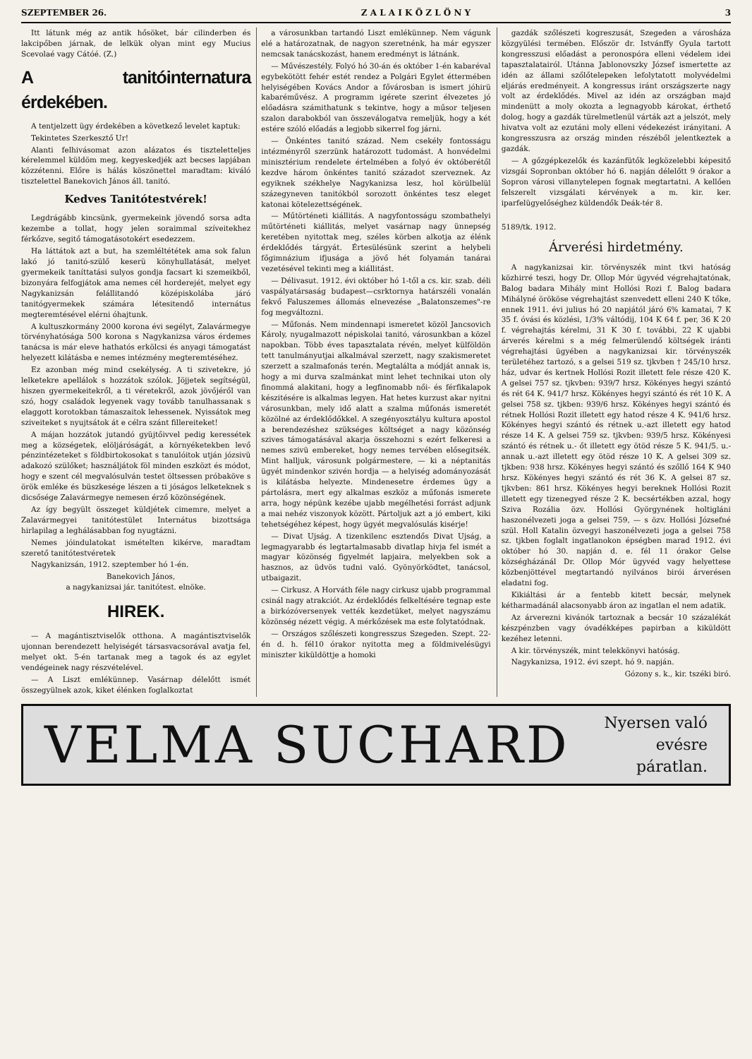SZEPTEMBER 26. Z A L A I K Ö Z L Ö N Y 3
Itt látunk még az antik hősöket, bár cilinderben és lakcipőben járnak, de lelkük olyan mint egy Mucius Scevolaé vagy Cátóé. (Z.)
A tanitóinternatura érdekében.
A tentjelzett ügy érdekében a következő levelet kaptuk:
Tekintetes Szerkesztő Ur!
Alanti felhivásomat azon alázatos és tiszteletteljes kérelemmel küldöm meg, kegyeskedjék azt becses lapjában közzétenni. Előre is hálás köszönettel maradtam: kiváló tisztelettel Banekovich János áll. tanitó.
Kedves Tanitótestvérek!
Legdrágább kincsünk, gyermekeink jövendő sorsa adta kezembe a tollat, hogy jelen soraimmal szíveitekhez férkőzve, segitő támogatásotokért esedezzem.
Ha láttátok azt a but, ha szemléltététek ama sok falun lakó jó tanitó-szülő keserü könyhullatását, melyet gyermekeik taníttatási sulyos gondja facsart ki szemeikből, bizonyára felfogjátok ama nemes cél horderejét, melyet egy Nagykanizsán felállitandó középiskolába járó tanitógyermekek számára létesitendő internátus megteremtésével elérni óhajtunk.
A kultuszkormány 2000 korona évi segélyt, Zalavármegye törvényhatósága 500 korona s Nagykanizsa város érdemes tanácsa is már eleve hathatós erkölcsi és anyagi támogatást helyezett kilátásba e nemes intézmény megteremtéséhez.
Ez azonban még mind csekélység. A ti szivetekre, jó lelketekre apellálok s hozzátok szólok. Jöjjetek segítségül, hiszen gyermekeitekről, a ti véretekről, azok jövőjéről van szó, hogy családok legyenek vagy tovább tanulhassanak s elaggott korotokban támaszaitok lehessenek. Nyissátok meg sziveiteket s nyujtsátok át e célra szánt fillereiteket!
A májan hozzátok jutandó gyüjtőivvel pedig keressétek meg a községetek, elöljáróságát, a környéketekben levő pénzintézeteket s földbirtokosokat s tanulóitok utján józsivü adakozó szülőket; használjátok föl minden eszközt és módot, hogy e szent cél megvalósulván testet öltsessen próbaköve s örök emléke és büszkesége lészen a ti jóságos lelketeknek s dicsősége Zalavármegye nemesen érző közönségének.
Az így begyült összeget küldjétek cimemre, melyet a Zalavármegyei tanitótestület Internátus bizottsága hirlapilag a leghálásabban fog nyugtázni.
Nemes jóindulatokat ismételten kikérve, maradtam szerető tanitótestvéretek
Nagykanizsán, 1912. szeptember hó 1-én.
Banekovich János,
a nagykanizsai jár. tanitótest. elnöke.
HIREK.
— A magántisztviselők otthona. A magántisztviselők ujonnan berendezett helyiségét társasvacsorával avatja fel, melyet okt. 5-én tartanak meg a tagok és az egylet vendégeinek nagy részvételével.
— A Liszt emlékünnep. Vasárnap délelőtt ismét összegyülnek azok, kiket élénken foglalkoztat
a városunkban tartandó Liszt emlékünnep. Nem vágunk elé a határozatnak, de nagyon szeretnénk, ha már egyszer nemcsak tanácskozást, hanem eredményt is látnánk.
— Művészestély. Folyó hó 30-án és október 1-én kabaréval egybekötött fehér estét rendez a Polgári Egylet éttermében helyiségében Kovács Andor a fővárosban is ismert jóhirü kabaréművész. A programm igérete szerint élvezetes jó előadásra számithatunk s tekintve, hogy a műsor teljesen szalon darabokból van összeválogatva remeljük, hogy a két estére szóló előadás a legjobb sikerrel fog járni.
— Önkéntes tanitó század. Nem csekély fontosságu intézményről szerzünk határozott tudomást. A honvédelmi minisztérium rendelete értelmében a folyó év októberétől kezdve három önkéntes tanitó századot szerveznek. Az egyiknek székhelye Nagykanizsa lesz, hol körülbelül százegyneven tanitókból sorozott önkéntes tesz eleget katonai kötelezettségének.
— Műtörténeti kiállitás. A nagyfontosságu szombathelyi műtörténeti kiállitás, melyet vasárnap nagy ünnepség keretében nyitottak meg, széles körben alkotja az élénk érdeklődés tárgyát. Értesülésünk szerint a helybeli főgimnázium ifjusága a jövő hét folyamán tanárai vezetésével tekinti meg a kiállitást.
— Délivasut. 1912. évi október hó 1-től a cs. kir. szab. déli vaspályatársaság budapest—csrktornya határszéli vonalán fekvő Faluszemes állomás elnevezése „Balatonszemes"-re fog megváltozni.
— Műfonás. Nem mindennapi ismeretet közöl Jancsovich Károly, nyugalmazott népiskolai tanitó, városunkban a közel napokban. Több éves tapasztalata révén, melyet külföldön tett tanulmányutjai alkalmával szerzett, nagy szakismeretet szerzett a szalmafonás terén. Megtalálta a módját annak is, hogy a mi durva szalmánkat mint lehet technikai uton oly finommá alakitani, hogy a legfinomabb női- és férfikalapok készitésére is alkalmas legyen. Hat hetes kurzust akar nyitni városunkban, mely idő alatt a szalma műfonás ismeretét közölné az érdeklődőkkel. A szegényosztályu kultura apostol a berendezéshez szükséges költséget a nagy közönség szives támogatásával akarja összehozni s ezért felkeresi a nemes szivü embereket, hogy nemes tervében elősegitsék. Mint halljuk, városunk polgármestere, — ki a néptanitás ügyét mindenkor szivén hordja — a helyiség adományozását is kilátásba helyezte. Mindenesetre érdemes ügy a pártolásra, mert egy alkalmas eszköz a műfonás ismerete arra, hogy népünk kezébe ujabb megélhetési forrást adjunk a mai nehéz viszonyok között. Pártoljuk azt a jó embert, kiki tehetségéhez képest, hogy ügyét megvalósulás kisérje!
— Divat Ujság. A tizenkilenc esztendős Divat Ujság, a legmagyarabb és legtartalmasabb divatlap hivja fel ismét a magyar közönség figyelmét lapjaira, melyekben sok a hasznos, az üdvös tudni való. Gyönyörködtet, tanácsol, utbaigazit.
— Cirkusz. A Horváth féle nagy cirkusz ujabb programmal csinál nagy atrakciót. Az érdeklődés felkeltésére tegnap este a birkózóversenyek vették kezdetüket, melyet nagyszámu közönség nézett végig. A mérkőzések ma este folytatódnak.
— Országos szőlészeti kongresszus Szegeden. Szept. 22-én d. h. fél10 órakor nyitotta meg a földmivelésügyi miniszter kiküldöttje a homoki
gazdák szőlészeti kogreszusát, Szegeden a városháza közgyülési termében. Először dr. Istvánffy Gyula tartott kongresszusi előadást a peronospóra elleni védelem idei tapasztalatairól. Utánna Jablonovszky József ismertette az idén az állami szőlőtelepeken lefolytatott molyvédelmi eljárás eredményeit. A kongressus iránt országszerte nagy volt az érdeklődés. Mivel az idén az országban majd mindenütt a moly okozta a legnagyobb károkat, érthető dolog, hogy a gazdák türelmetlenül várták azt a jelszót, mely hivatva volt az ezutáni moly elleni védekezést irányitani. A kongresszusra az ország minden részéből jelentkeztek a gazdák.
— A gőzgépkezelők és kazánfütők legközelebbi képesitő vizsgái Sopronban október hó 6. napján délelőtt 9 órakor a Sopron városi villanytelepen fognak megtartatni. A kellően felszerelt vizsgálati kérvények a m. kir. ker. iparfelügyelőséghez küldendők Deák-tér 8.
5189/tk. 1912.
Árverési hirdetmény.
A nagykanizsai kir. törvényszék mint tkvi hatóság közhirré teszi, hogy Dr. Ollop Mór ügyvéd végrehajtatónak, Balog badara Mihály mint Hollósi Rozi f. Balog badara Mihályné örököse végrehajtást szenvedett elleni 240 K tőke, ennek 1911. évi julius hó 20 napjától járó 6% kamatai, 7 K 35 f. óvási és közlési, 1/3% váltódij, 104 K 64 f. per, 36 K 20 f. végrehajtás kérelmi, 31 K 30 f. további, 22 K ujabbi árverés kérelmi s a még felmerülendő költségek iránti végrehajtási ügyében a nagykanizsai kir. törvényszék területéhez tartozó, s a gelsei 519 sz. tjkvben † 245/10 hrsz. ház, udvar és kertnek Hollósi Rozit illetett fele része 420 K. A gelsei 757 sz. tjkvben: 939/7 hrsz. Kökényes hegyi szántó és rét 64 K. 941/7 hrsz. Kökényes hegyi szántó és rét 10 K. A gelsei 758 sz. tjkben: 939/6 hrsz. Kökényes hegyi szántó és rétnek Hollósi Rozit illetett egy hatod része 4 K. 941/6 hrsz. Kökényes hegyi szántó és rétnek u.-azt illetett egy hatod része 14 K. A gelsei 759 sz. tjkvben: 939/5 hrsz. Kökényesi szántó és rétnek u.- őt illetett egy ötöd része 5 K. 941/5. u.-annak u.-azt illetett egy ötöd része 10 K. A gelsei 309 sz. tjkben: 938 hrsz. Kökényes hegyi szántó és szőllő 164 K 940 hrsz. Kökényes hegyi szántó és rét 36 K. A gelsei 87 sz. tjkvben: 861 hrsz. Kökényes hegyi bereknek Hollósi Rozit illetett egy tizenegyed része 2 K. becsértékben azzal, hogy Sziva Rozália özv. Hollósi Györgynének holtigláni haszonélvezeti joga a gelsei 759, — s özv. Hollósi Józsefné szül. Holl Katalin özvegyi haszonélvezeti joga a gelsei 758 sz. tjkben foglalt ingatlanokon épségben marad 1912. évi október hó 30. napján d. e. fél 11 órakor Gelse községházánál Dr. Ollop Mór ügyvéd vagy helyettese közbenjöttével megtartandó nyilvános birói árverésen eladatni fog.
Kikiáltási ár a fentebb kitett becsár, melynek kétharmadánál alacsonyabb áron az ingatlan el nem adatik.
Az árverezni kivánók tartoznak a becsár 10 százalékát készpénzben vagy óvadékképes papirban a kiküldött kezéhez letenni.
A kir. törvényszék, mint telekkönyvi hatóság.
Nagykanizsa, 1912. évi szept. hó 9. napján.
Gózony s. k., kir. tszéki biró.
VELMA SUCHARD Nyersen való
evésre
páratlan.